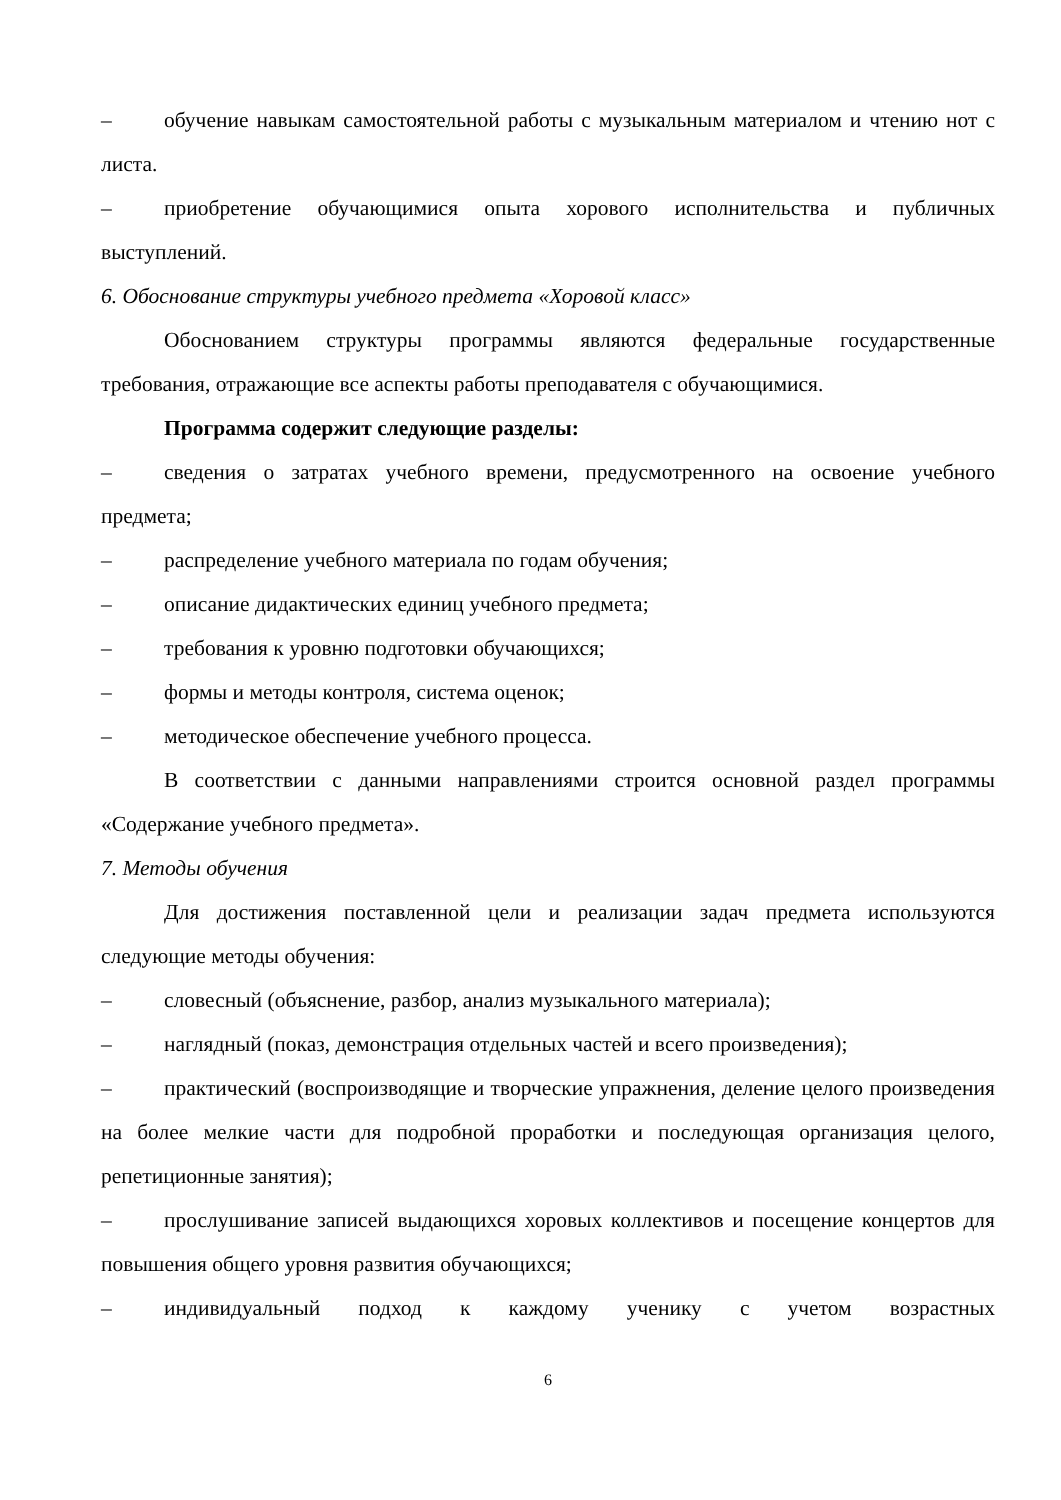– обучение навыкам самостоятельной работы с музыкальным материалом и чтению нот с листа.
– приобретение обучающимися опыта хорового исполнительства и публичных выступлений.
6. Обоснование структуры учебного предмета «Хоровой класс»
Обоснованием структуры программы являются федеральные государственные требования, отражающие все аспекты работы преподавателя с обучающимися.
Программа содержит следующие разделы:
– сведения о затратах учебного времени, предусмотренного на освоение учебного предмета;
– распределение учебного материала по годам обучения;
– описание дидактических единиц учебного предмета;
– требования к уровню подготовки обучающихся;
– формы и методы контроля, система оценок;
– методическое обеспечение учебного процесса.
В соответствии с данными направлениями строится основной раздел программы «Содержание учебного предмета».
7. Методы обучения
Для достижения поставленной цели и реализации задач предмета используются следующие методы обучения:
– словесный (объяснение, разбор, анализ музыкального материала);
– наглядный (показ, демонстрация отдельных частей и всего произведения);
– практический (воспроизводящие и творческие упражнения, деление целого произведения на более мелкие части для подробной проработки и последующая организация целого, репетиционные занятия);
– прослушивание записей выдающихся хоровых коллективов и посещение концертов для повышения общего уровня развития обучающихся;
– индивидуальный подход к каждому ученику с учетом возрастных
6